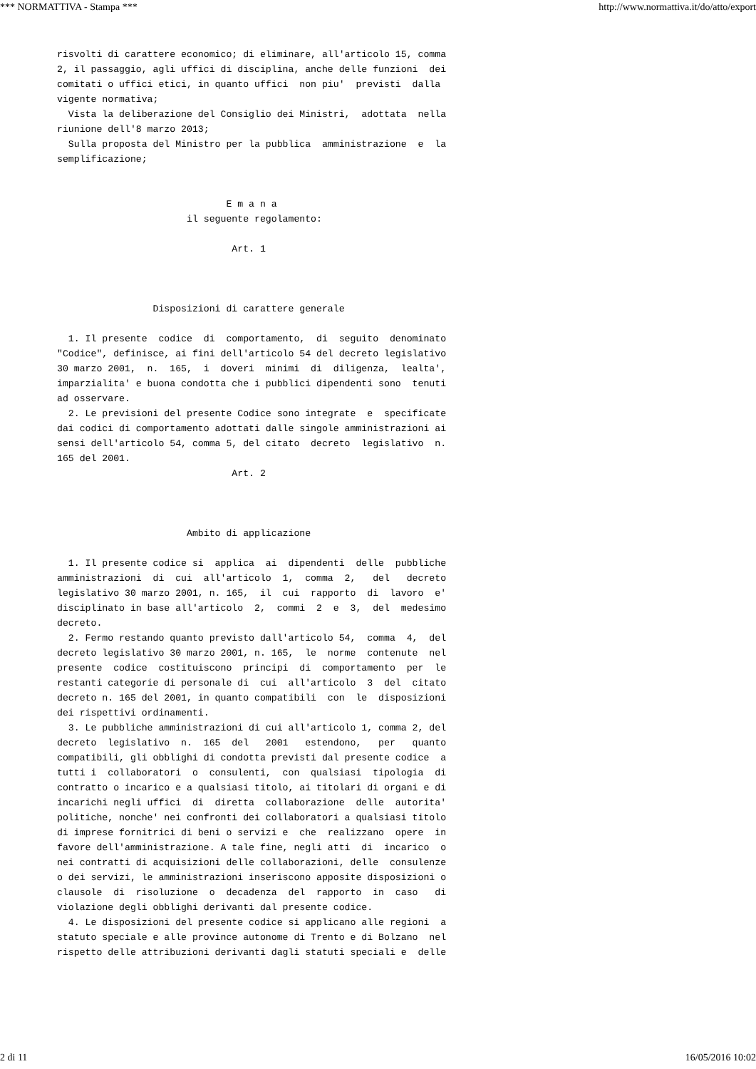*** NORMATTIVA - Stampa *** http://www.normattiva.it/do/atto/export
risvolti di carattere economico; di eliminare, all'articolo 15, comma 2, il passaggio, agli uffici di disciplina, anche delle funzioni dei comitati o uffici etici, in quanto uffici non piu' previsti dalla vigente normativa; Vista la deliberazione del Consiglio dei Ministri, adottata nella riunione dell'8 marzo 2013; Sulla proposta del Ministro per la pubblica amministrazione e la semplificazione; E m a n a il seguente regolamento: Art. 1 Disposizioni di carattere generale 1. Il presente codice di comportamento, di seguito denominato "Codice", definisce, ai fini dell'articolo 54 del decreto legislativo 30 marzo 2001, n. 165, i doveri minimi di diligenza, lealta', imparzialita' e buona condotta che i pubblici dipendenti sono tenuti ad osservare. 2. Le previsioni del presente Codice sono integrate e specificate dai codici di comportamento adottati dalle singole amministrazioni ai sensi dell'articolo 54, comma 5, del citato decreto legislativo n. 165 del 2001. Art. 2 Ambito di applicazione 1. Il presente codice si applica ai dipendenti delle pubbliche amministrazioni di cui all'articolo 1, comma 2, del decreto legislativo 30 marzo 2001, n. 165, il cui rapporto di lavoro e' disciplinato in base all'articolo 2, commi 2 e 3, del medesimo decreto. 2. Fermo restando quanto previsto dall'articolo 54, comma 4, del decreto legislativo 30 marzo 2001, n. 165, le norme contenute nel presente codice costituiscono principi di comportamento per le restanti categorie di personale di cui all'articolo 3 del citato decreto n. 165 del 2001, in quanto compatibili con le disposizioni dei rispettivi ordinamenti. 3. Le pubbliche amministrazioni di cui all'articolo 1, comma 2, del decreto legislativo n. 165 del 2001 estendono, per quanto compatibili, gli obblighi di condotta previsti dal presente codice a tutti i collaboratori o consulenti, con qualsiasi tipologia di contratto o incarico e a qualsiasi titolo, ai titolari di organi e di incarichi negli uffici di diretta collaborazione delle autorita' politiche, nonche' nei confronti dei collaboratori a qualsiasi titolo di imprese fornitrici di beni o servizi e che realizzano opere in favore dell'amministrazione. A tale fine, negli atti di incarico o nei contratti di acquisizioni delle collaborazioni, delle consulenze o dei servizi, le amministrazioni inseriscono apposite disposizioni o clausole di risoluzione o decadenza del rapporto in caso di violazione degli obblighi derivanti dal presente codice. 4. Le disposizioni del presente codice si applicano alle regioni a statuto speciale e alle province autonome di Trento e di Bolzano nel rispetto delle attribuzioni derivanti dagli statuti speciali e delle
2 di 11 16/05/2016 10:02